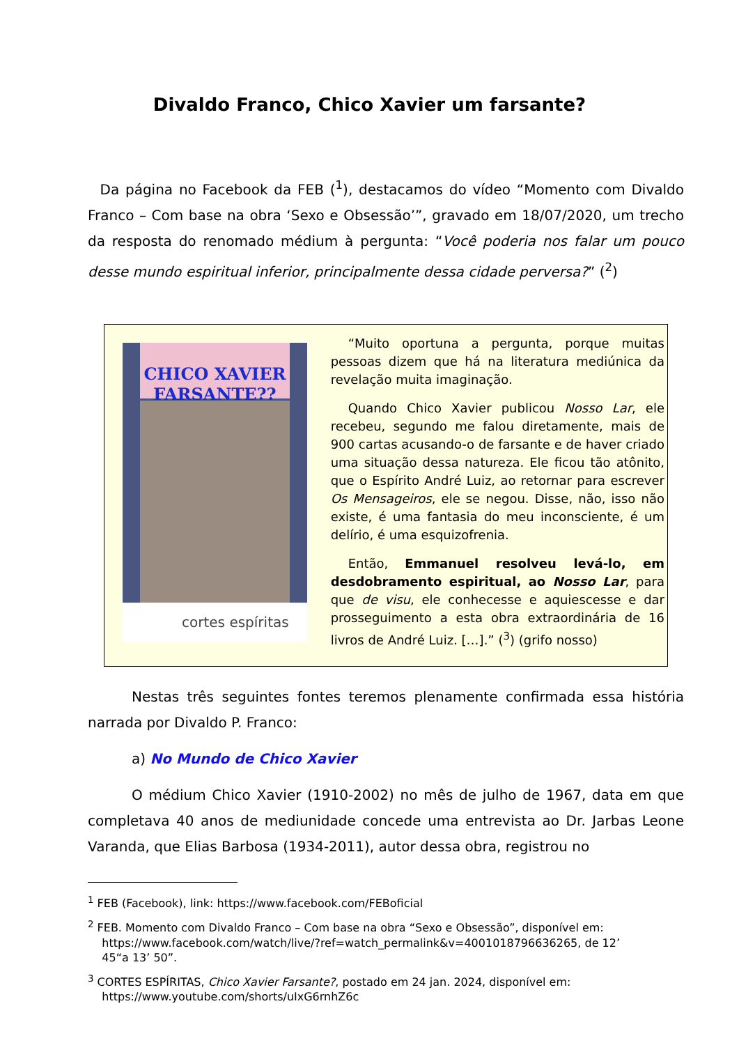Divaldo Franco, Chico Xavier um farsante?
Da página no Facebook da FEB (<sup>1</sup>), destacamos do vídeo “Momento com Divaldo Franco – Com base na obra ‘Sexo e Obsessão’”, gravado em 18/07/2020, um trecho da resposta do renomado médium à pergunta: “Você poderia nos falar um pouco desse mundo espiritual inferior, principalmente dessa cidade perversa?” (<sup>2</sup>)
CHICO XAVIER
FARSANTE??
cortes espíritas
“Muito oportuna a pergunta, porque muitas pessoas dizem que há na literatura mediúnica da revelação muita imaginação.
Quando Chico Xavier publicou Nosso Lar, ele recebeu, segundo me falou diretamente, mais de 900 cartas acusando-o de farsante e de haver criado uma situação dessa natureza. Ele ficou tão atônito, que o Espírito André Luiz, ao retornar para escrever Os Mensageiros, ele se negou. Disse, não, isso não existe, é uma fantasia do meu inconsciente, é um delírio, é uma esquizofrenia.
Então, Emmanuel resolveu levá-lo, em desdobramento espiritual, ao Nosso Lar, para que de visu, ele conhecesse e aquiescesse e dar prosseguimento a esta obra extraordinária de 16 livros de André Luiz. […].” (<sup>3</sup>) (grifo nosso)
Nestas três seguintes fontes teremos plenamente confirmada essa história narrada por Divaldo P. Franco:
a) No Mundo de Chico Xavier
O médium Chico Xavier (1910-2002) no mês de julho de 1967, data em que completava 40 anos de mediunidade concede uma entrevista ao Dr. Jarbas Leone Varanda, que Elias Barbosa (1934-2011), autor dessa obra, registrou no
<sup>1</sup> FEB (Facebook), link: https://www.facebook.com/FEBoficial
<sup>2</sup> FEB. Momento com Divaldo Franco – Com base na obra “Sexo e Obsessão”, disponível em:
https://www.facebook.com/watch/live/?ref=watch_permalink&v=4001018796636265, de 12’
45“a 13’ 50”.
<sup>3</sup> CORTES ESPÍRITAS, Chico Xavier Farsante?, postado em 24 jan. 2024, disponível em:
https://www.youtube.com/shorts/uIxG6rnhZ6c